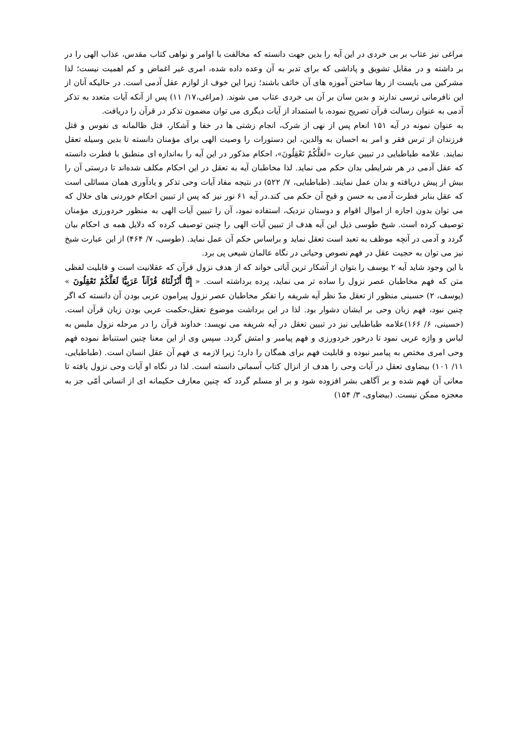مراغی نیز عتاب بر بی خردی در این آیه را بدین جهت دانسته که مخالفت با اوامر و نواهی کتاب مقدس، عذاب الهی را در بر داشته و در مقابل تشویق و پاداشی که برای تدبر به آن وعده داده شده، امری غیر اغماض و کم اهمیت نیست؛ لذا مشرکین می بایست از رها ساختن آموزه های آن خائف باشند؛ زیرا این خوف از لوازم عقل آدمی است. در حالیکه آنان از این نافرمانی ترسی ندارند و بدین سان بر آن بی خردی عتاب می شوند. (مراغی،۱۷/ ۱۱) پس از آنکه آیات متعدد به تذکر آدمی به عنوان رسالت قرآن تصریح نموده، با استمداد از آیات دیگری می توان مضمون تذکر در قرآن را دریافت.
به عنوان نمونه در آیه ۱۵۱ انعام پس از نهی از شرک، انجام زشتی ها در خفا و آشکار، قتل ظالمانه ی نفوس و قتل فرزندان از ترس فقر و امر به احسان به والدین، این دستورات را وصیت الهی برای مؤمنان دانسته تا بدین وسیله تعقل نمایند. علامه طباطبایی در تبیین عبارت «لَعَلَّكُمْ تَعْقِلُونَ»، احکام مذکور در این آیه را به‌اندازه ای منطبق با فطرت دانسته که عقل آدمی در هر شرایطی بدان حکم می نماید. لذا مخاطبان آیه به تعقل در این احکام مکلف شده‌اند تا درستی آن را بیش از پیش دریافته و بدان عمل نمایند. (طباطبایی، ۷/ ۵۲۲) در نتیجه مفاد آیات وحی تذکر و یادآوری همان مسائلی است که عقل بنابر فطرت آدمی به حسن و قبح آن حکم می کند.در آیه ۶۱ نور نیز که پس از تبیین احکام خوردنی های حلال که می توان بدون اجازه از اموال اقوام و دوستان نزدیک، استفاده نمود، آن را تبیین آیات الهی به منظور خردورزی مؤمنان توصیف کرده است. شیخ طوسی ذیل این آیه هدف از تبیین آیات الهی را چنین توصیف کرده که دلایل همه ی احکام بیان گردد و آدمی در آنچه موظف به تعبد است تعقل نماید و براساس حکم آن عمل نماید. (طوسی، ۷/ ۴۶۴) از این عبارت شیخ نیز می توان به حجیت عقل در فهم نصوص وحیانی در نگاه عالمان شیعی پی برد.
با این وجود شاید آیه ۲ یوسف را بتوان از آشکار ترین آیاتی خواند که از هدف نزول قرآن که عقلانیت است و قابلیت لفظی متن که فهم مخاطبان عصر نزول را ساده تر می نماید، پرده برداشته است. « إِنَّا أَنْزَلْنَاهُ قُرْآناً عَرَبِيًّا لَعَلَّكُمْ تَعْقِلُونَ » (یوسف، ۲) حسینی منظور از تعقل مدّ نظر آیه شریفه را تفکر مخاطبان عصر نزول پیرامون عربی بودن آن دانسته که اگر چنین نبود، فهم زبان وحی بر ایشان دشوار بود. لذا در این برداشت موضوع تعقل،حکمت عربی بودن زبان قرآن است. (حسینی، ۶/ ۱۶۶)علامه طباطبایی نیز در تبیین تعقل در آیه شریفه می نویسد: خداوند قرآن را در مرحله نزول ملبس به لباس و واژه عربی نمود تا درخور خردورزی و فهم پیامبر و امتش گردد. سپس وی از این معنا چنین استنباط نموده فهم وحی امری مختص به پیامبر نبوده و قابلیت فهم برای همگان را دارد؛ زیرا لازمه ی فهم آن عقل انسان است. (طباطبایی، ۱۱/ ۱۰۱) بیضاوی تعقل در آیات وحی را هدف از انزال کتاب آسمانی دانسته است. لذا در نگاه او آیات وحی نزول یافته تا معانی آن فهم شده و بر آگاهی بشر افزوده شود و بر او مسلم گردد که چنین معارف حکیمانه ای از انسانی أمّی جز به معجزه ممکن نیست. (بیضاوی، ۳/ ۱۵۴)